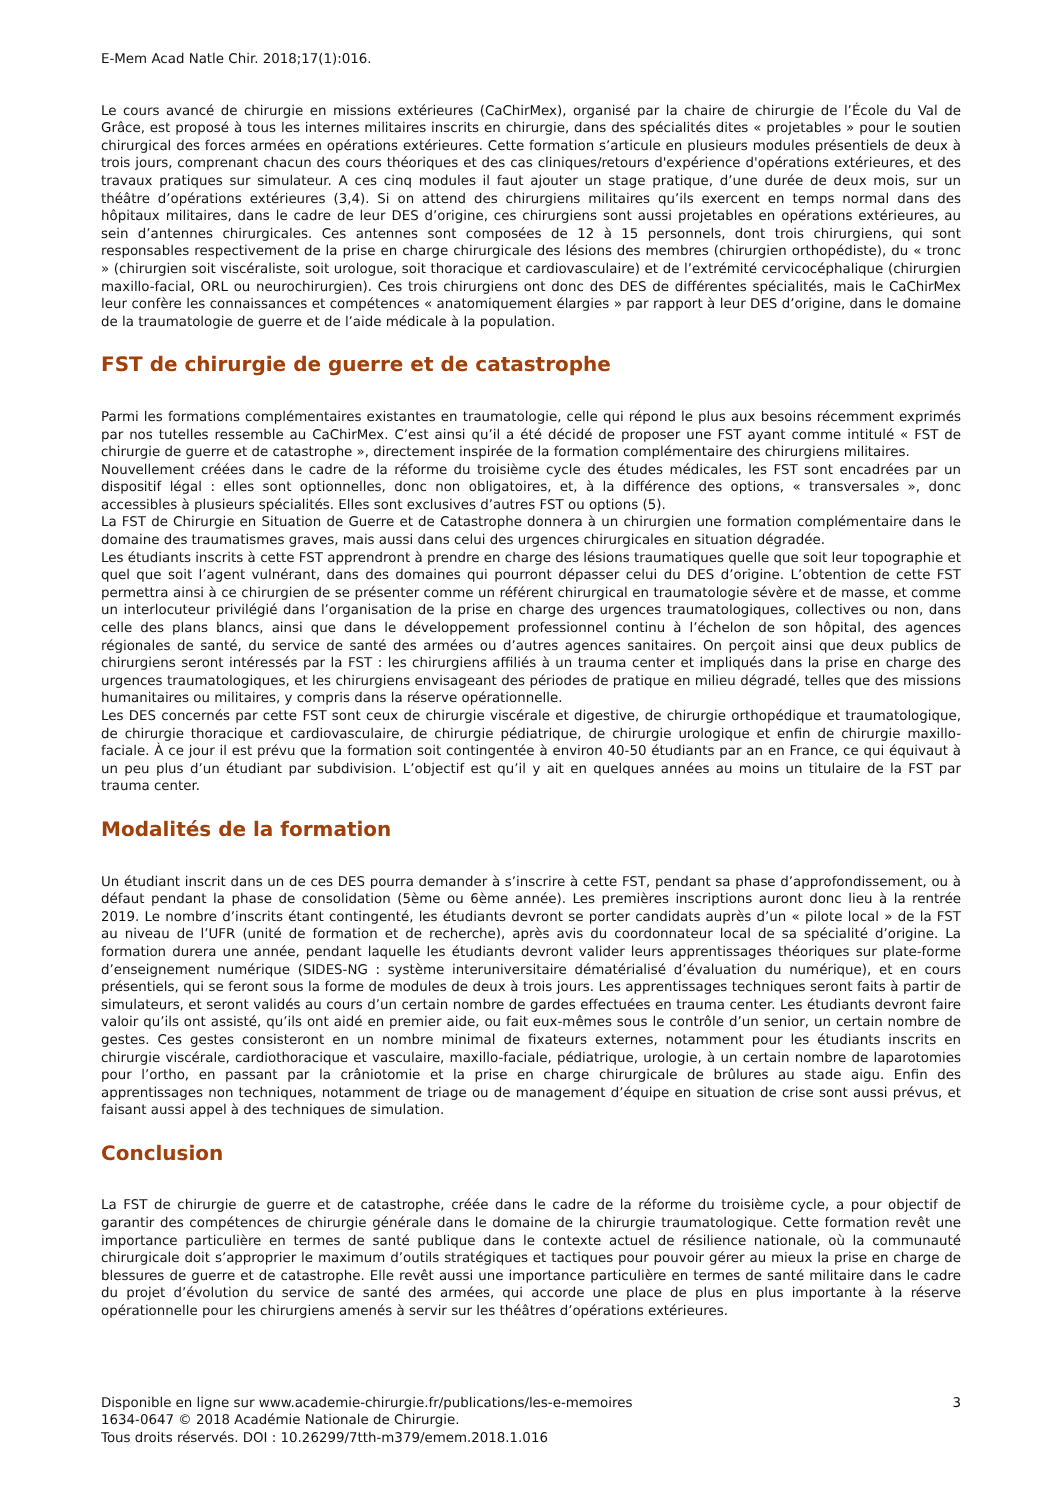E-Mem Acad Natle Chir. 2018;17(1):016.
Le cours avancé de chirurgie en missions extérieures (CaChirMex), organisé par la chaire de chirurgie de l’École du Val de Grâce, est proposé à tous les internes militaires inscrits en chirurgie, dans des spécialités dites « projetables » pour le soutien chirurgical des forces armées en opérations extérieures. Cette formation s’articule en plusieurs modules présentiels de deux à trois jours, comprenant chacun des cours théoriques et des cas cliniques/retours d'expérience d'opérations extérieures, et des travaux pratiques sur simulateur. A ces cinq modules il faut ajouter un stage pratique, d’une durée de deux mois, sur un théâtre d’opérations extérieures (3,4). Si on attend des chirurgiens militaires qu’ils exercent en temps normal dans des hôpitaux militaires, dans le cadre de leur DES d’origine, ces chirurgiens sont aussi projetables en opérations extérieures, au sein d’antennes chirurgicales. Ces antennes sont composées de 12 à 15 personnels, dont trois chirurgiens, qui sont responsables respectivement de la prise en charge chirurgicale des lésions des membres (chirurgien orthopédiste), du « tronc » (chirurgien soit viscéraliste, soit urologue, soit thoracique et cardiovasculaire) et de l’extrémité cervicocéphalique (chirurgien maxillo-facial, ORL ou neurochirurgien). Ces trois chirurgiens ont donc des DES de différentes spécialités, mais le CaChirMex leur confère les connaissances et compétences « anatomiquement élargies » par rapport à leur DES d’origine, dans le domaine de la traumatologie de guerre et de l’aide médicale à la population.
FST de chirurgie de guerre et de catastrophe
Parmi les formations complémentaires existantes en traumatologie, celle qui répond le plus aux besoins récemment exprimés par nos tutelles ressemble au CaChirMex. C’est ainsi qu’il a été décidé de proposer une FST ayant comme intitulé « FST de chirurgie de guerre et de catastrophe », directement inspirée de la formation complémentaire des chirurgiens militaires.
Nouvellement créées dans le cadre de la réforme du troisième cycle des études médicales, les FST sont encadrées par un dispositif légal : elles sont optionnelles, donc non obligatoires, et, à la différence des options, « transversales », donc accessibles à plusieurs spécialités. Elles sont exclusives d’autres FST ou options (5).
La FST de Chirurgie en Situation de Guerre et de Catastrophe donnera à un chirurgien une formation complémentaire dans le domaine des traumatismes graves, mais aussi dans celui des urgences chirurgicales en situation dégradée.
Les étudiants inscrits à cette FST apprendront à prendre en charge des lésions traumatiques quelle que soit leur topographie et quel que soit l’agent vulnérant, dans des domaines qui pourront dépasser celui du DES d’origine. L’obtention de cette FST permettra ainsi à ce chirurgien de se présenter comme un référent chirurgical en traumatologie sévère et de masse, et comme un interlocuteur privilégié dans l’organisation de la prise en charge des urgences traumatologiques, collectives ou non, dans celle des plans blancs, ainsi que dans le développement professionnel continu à l’échelon de son hôpital, des agences régionales de santé, du service de santé des armées ou d’autres agences sanitaires. On perçoit ainsi que deux publics de chirurgiens seront intéressés par la FST : les chirurgiens affiliés à un trauma center et impliqués dans la prise en charge des urgences traumatologiques, et les chirurgiens envisageant des périodes de pratique en milieu dégradé, telles que des missions humanitaires ou militaires, y compris dans la réserve opérationnelle.
Les DES concernés par cette FST sont ceux de chirurgie viscérale et digestive, de chirurgie orthopédique et traumatologique, de chirurgie thoracique et cardiovasculaire, de chirurgie pédiatrique, de chirurgie urologique et enfin de chirurgie maxillo-faciale. À ce jour il est prévu que la formation soit contingentée à environ 40-50 étudiants par an en France, ce qui équivaut à un peu plus d’un étudiant par subdivision. L’objectif est qu’il y ait en quelques années au moins un titulaire de la FST par trauma center.
Modalités de la formation
Un étudiant inscrit dans un de ces DES pourra demander à s’inscrire à cette FST, pendant sa phase d’approfondissement, ou à défaut pendant la phase de consolidation (5ème ou 6ème année). Les premières inscriptions auront donc lieu à la rentrée 2019. Le nombre d’inscrits étant contingenté, les étudiants devront se porter candidats auprès d’un « pilote local » de la FST au niveau de l’UFR (unité de formation et de recherche), après avis du coordonnateur local de sa spécialité d’origine. La formation durera une année, pendant laquelle les étudiants devront valider leurs apprentissages théoriques sur plate-forme d’enseignement numérique (SIDES-NG : système interuniversitaire dématérialisé d’évaluation du numérique), et en cours présentiels, qui se feront sous la forme de modules de deux à trois jours. Les apprentissages techniques seront faits à partir de simulateurs, et seront validés au cours d’un certain nombre de gardes effectuées en trauma center. Les étudiants devront faire valoir qu’ils ont assisté, qu’ils ont aidé en premier aide, ou fait eux-mêmes sous le contrôle d’un senior, un certain nombre de gestes. Ces gestes consisteront en un nombre minimal de fixateurs externes, notamment pour les étudiants inscrits en chirurgie viscérale, cardiothoracique et vasculaire, maxillo-faciale, pédiatrique, urologie, à un certain nombre de laparotomies pour l’ortho, en passant par la crâniotomie et la prise en charge chirurgicale de brûlures au stade aigu. Enfin des apprentissages non techniques, notamment de triage ou de management d’équipe en situation de crise sont aussi prévus, et faisant aussi appel à des techniques de simulation.
Conclusion
La FST de chirurgie de guerre et de catastrophe, créée dans le cadre de la réforme du troisième cycle, a pour objectif de garantir des compétences de chirurgie générale dans le domaine de la chirurgie traumatologique. Cette formation revêt une importance particulière en termes de santé publique dans le contexte actuel de résilience nationale, où la communauté chirurgicale doit s’approprier le maximum d’outils stratégiques et tactiques pour pouvoir gérer au mieux la prise en charge de blessures de guerre et de catastrophe. Elle revêt aussi une importance particulière en termes de santé militaire dans le cadre du projet d’évolution du service de santé des armées, qui accorde une place de plus en plus importante à la réserve opérationnelle pour les chirurgiens amenés à servir sur les théâtres d’opérations extérieures.
Disponible en ligne sur www.academie-chirurgie.fr/publications/les-e-memoires
1634-0647 © 2018 Académie Nationale de Chirurgie.
Tous droits réservés. DOI : 10.26299/7tth-m379/emem.2018.1.016
3